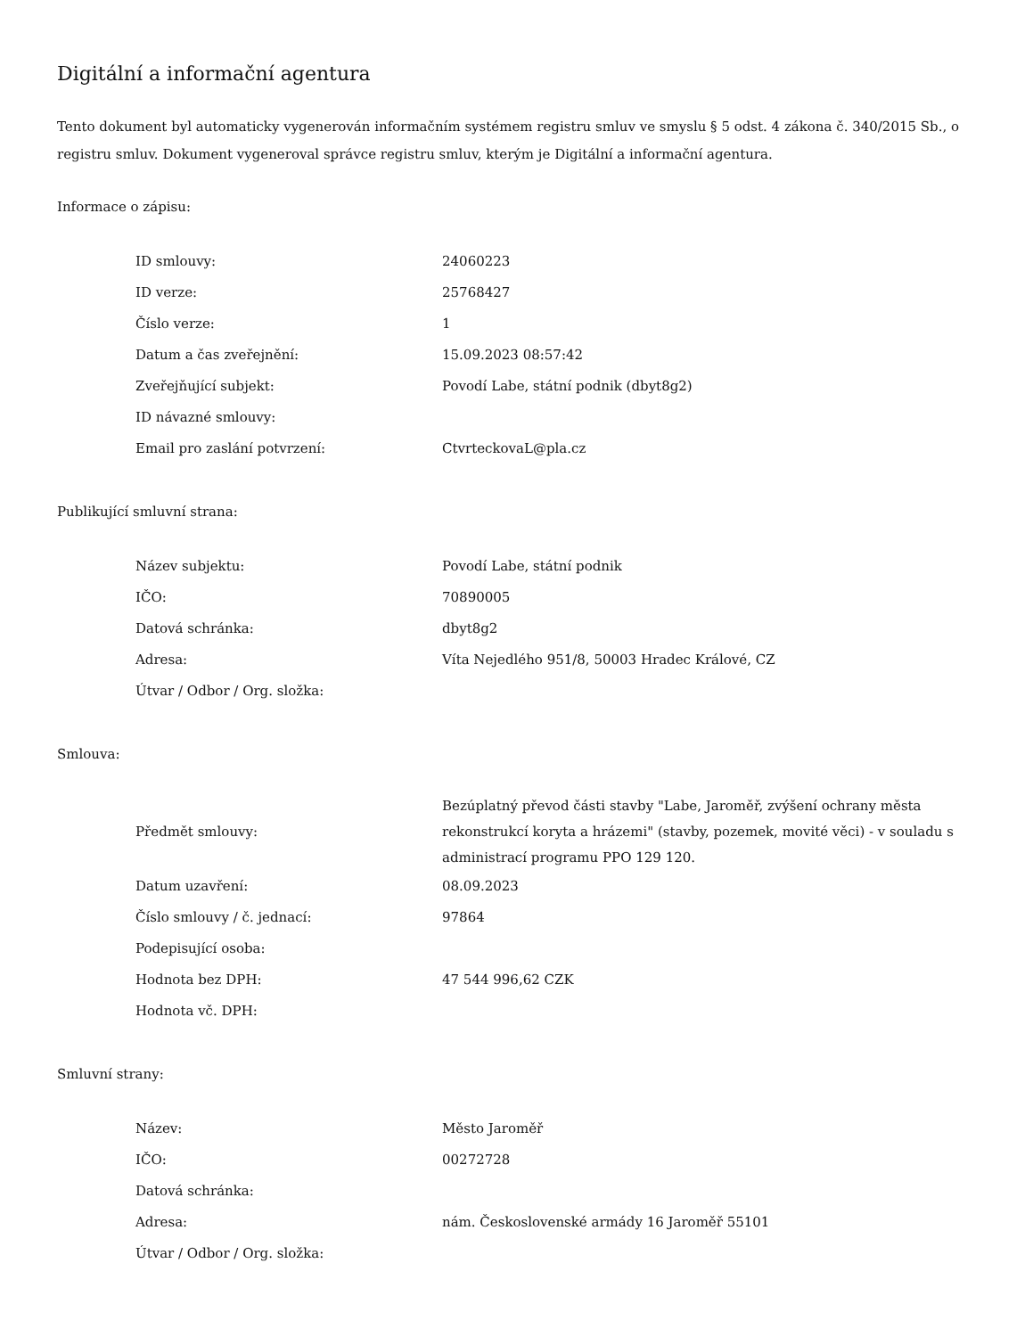Digitální a informační agentura
Tento dokument byl automaticky vygenerován informačním systémem registru smluv ve smyslu § 5 odst. 4 zákona č. 340/2015 Sb., o registru smluv. Dokument vygeneroval správce registru smluv, kterým je Digitální a informační agentura.
Informace o zápisu:
| ID smlouvy: | 24060223 |
| ID verze: | 25768427 |
| Číslo verze: | 1 |
| Datum a čas zveřejnění: | 15.09.2023 08:57:42 |
| Zveřejňující subjekt: | Povodí Labe, státní podnik (dbyt8g2) |
| ID návazné smlouvy: | |
| Email pro zaslání potvrzení: | CtvrteckovaL@pla.cz |
Publikující smluvní strana:
| Název subjektu: | Povodí Labe, státní podnik |
| IČO: | 70890005 |
| Datová schránka: | dbyt8g2 |
| Adresa: | Víta Nejedlého 951/8, 50003 Hradec Králové, CZ |
| Útvar / Odbor / Org. složka: | |
Smlouva:
| Předmět smlouvy: | Bezúplatný převod části stavby "Labe, Jaroměř, zvýšení ochrany města rekonstrukcí koryta a hrázemi" (stavby, pozemek, movité věci) - v souladu s administrací programu PPO 129 120. |
| Datum uzavření: | 08.09.2023 |
| Číslo smlouvy / č. jednací: | 97864 |
| Podepisující osoba: | |
| Hodnota bez DPH: | 47 544 996,62 CZK |
| Hodnota vč. DPH: | |
Smluvní strany:
| Název: | Město Jaroměř |
| IČO: | 00272728 |
| Datová schránka: | |
| Adresa: | nám. Československé armády 16 Jaroměř 55101 |
| Útvar / Odbor / Org. složka: | |